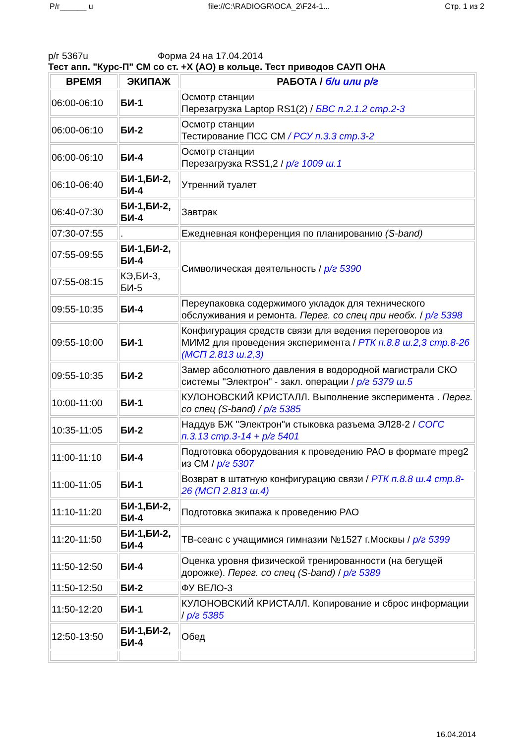Р/г______ u file://C:\RADIOGR\OCA_2\F24-1... Стр. 1 из 2
р/г 5367u Форма 24 на 17.04.2014
Тест апп. "Курс-П" СМ со ст. +Х (АО) в кольце. Тест приводов САУП ОНА
| ВРЕМЯ | ЭКИПАЖ | РАБОТА / б/и или р/г |
| --- | --- | --- |
| 06:00-06:10 | БИ-1 | Осмотр станции Перезагрузка Laptop RS1(2) / БВС п.2.1.2 стр.2-3 |
| 06:00-06:10 | БИ-2 | Осмотр станции Тестирование ПСС СМ / РСУ п.3.3 стр.3-2 |
| 06:00-06:10 | БИ-4 | Осмотр станции Перезагрузка RSS1,2 / р/г 1009 ш.1 |
| 06:10-06:40 | БИ-1,БИ-2, БИ-4 | Утренний туалет |
| 06:40-07:30 | БИ-1,БИ-2, БИ-4 | Завтрак |
| 07:30-07:55 | . | Ежедневная конференция по планированию (S-band) |
| 07:55-09:55 | БИ-1,БИ-2, БИ-4 | Символическая деятельность / р/г 5390 |
| 07:55-08:15 | КЭ,БИ-3, БИ-5 | |
| 09:55-10:35 | БИ-4 | Переупаковка содержимого укладок для технического обслуживания и ремонта. Перег. со спец при необх. / р/г 5398 |
| 09:55-10:00 | БИ-1 | Конфигурация средств связи для ведения переговоров из МИМ2 для проведения эксперимента / РТК п.8.8 ш.2,3 стр.8-26 (МСП 2.813 ш.2,3) |
| 09:55-10:35 | БИ-2 | Замер абсолютного давления в водородной магистрали СКО системы "Электрон" - закл. операции / р/г 5379 ш.5 |
| 10:00-11:00 | БИ-1 | КУЛОНОВСКИЙ КРИСТАЛЛ. Выполнение эксперимента . Перег. со спец (S-band) / р/г 5385 |
| 10:35-11:05 | БИ-2 | Наддув БЖ "Электрон"и стыковка разъема ЭЛ28-2 / СОГС п.3.13 стр.3-14 + р/г 5401 |
| 11:00-11:10 | БИ-4 | Подготовка оборудования к проведению РАО в формате mpeg2 из СМ / р/г 5307 |
| 11:00-11:05 | БИ-1 | Возврат в штатную конфигурацию связи / РТК п.8.8 ш.4 стр.8-26 (МСП 2.813 ш.4) |
| 11:10-11:20 | БИ-1,БИ-2, БИ-4 | Подготовка экипажа к проведению РАО |
| 11:20-11:50 | БИ-1,БИ-2, БИ-4 | ТВ-сеанс с учащимися гимназии №1527 г.Москвы / р/г 5399 |
| 11:50-12:50 | БИ-4 | Оценка уровня физической тренированности (на бегущей дорожке). Перег. со спец (S-band) / р/г 5389 |
| 11:50-12:50 | БИ-2 | ФУ ВЕЛО-3 |
| 11:50-12:20 | БИ-1 | КУЛОНОВСКИЙ КРИСТАЛЛ. Копирование и сброс информации / р/г 5385 |
| 12:50-13:50 | БИ-1,БИ-2, БИ-4 | Обед |
16.04.2014